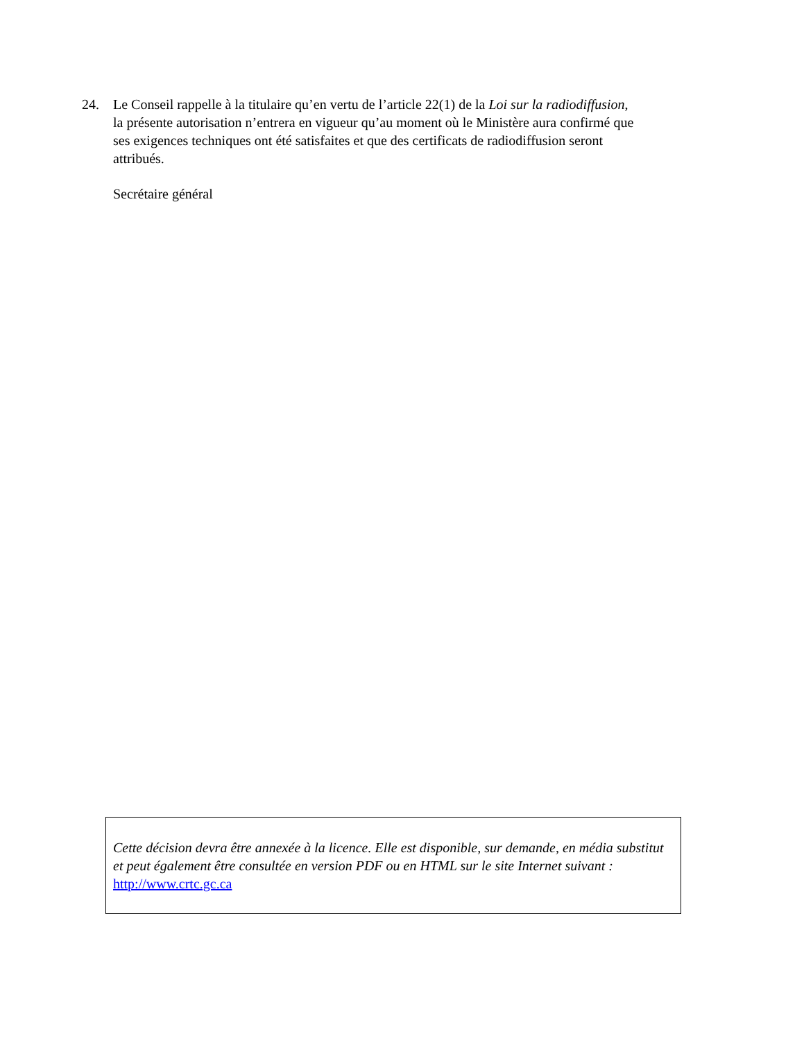24. Le Conseil rappelle à la titulaire qu’en vertu de l’article 22(1) de la Loi sur la radiodiffusion, la présente autorisation n’entrera en vigueur qu’au moment où le Ministère aura confirmé que ses exigences techniques ont été satisfaites et que des certificats de radiodiffusion seront attribués.
Secrétaire général
Cette décision devra être annexée à la licence. Elle est disponible, sur demande, en média substitut et peut également être consultée en version PDF ou en HTML sur le site Internet suivant : http://www.crtc.gc.ca